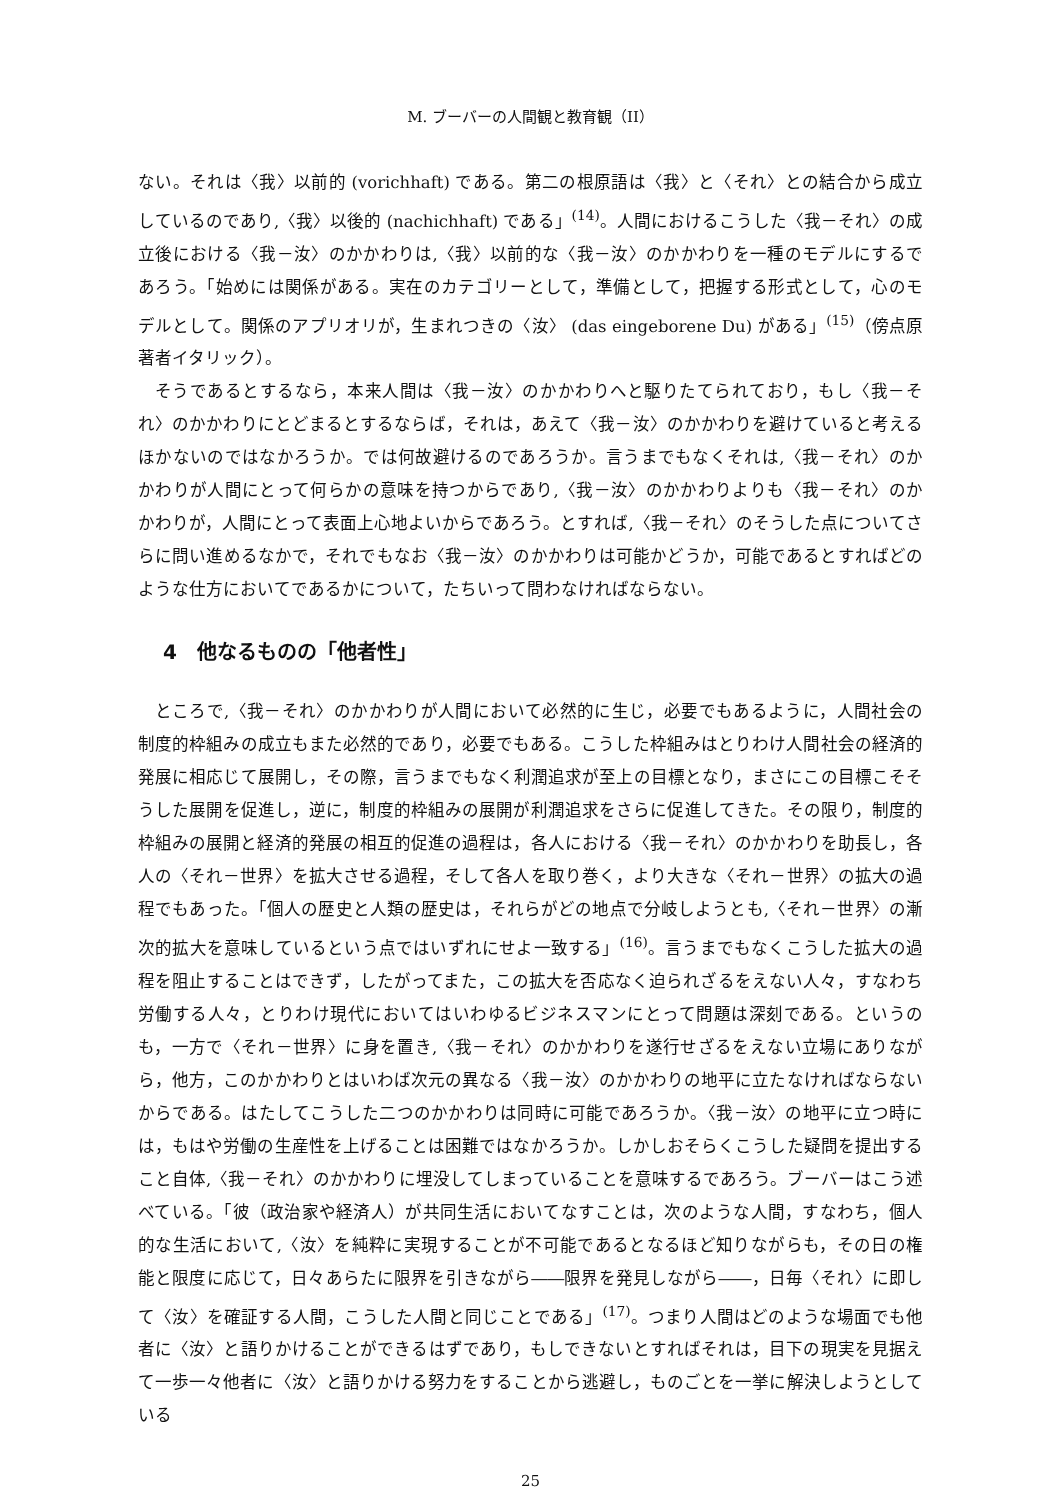M. ブーバーの人間観と教育観（II）
ない。それは〈我〉以前的 (vorichhaft) である。第二の根原語は〈我〉と〈それ〉との結合から成立しているのであり,〈我〉以後的 (nachichhaft) である」<sup>(14)</sup>。人間におけるこうした〈我－それ〉の成立後における〈我－汝〉のかかわりは,〈我〉以前的な〈我－汝〉のかかわりを一種のモデルにするであろう。「始めには関係がある。実在のカテゴリーとして，準備として，把握する形式として，心のモデルとして。関係のアプリオリが，生まれつきの〈汝〉 (das eingeborene Du) がある」<sup>(15)</sup>（傍点原著者イタリック）。
そうであるとするなら，本来人間は〈我－汝〉のかかわりへと駆りたてられており，もし〈我－それ〉のかかわりにとどまるとするならば，それは，あえて〈我－汝〉のかかわりを避けていると考えるほかないのではなかろうか。では何故避けるのであろうか。言うまでもなくそれは,〈我－それ〉のかかわりが人間にとって何らかの意味を持つからであり,〈我－汝〉のかかわりよりも〈我－それ〉のかかわりが，人間にとって表面上心地よいからであろう。とすれば,〈我－それ〉のそうした点についてさらに問い進めるなかで，それでもなお〈我－汝〉のかかわりは可能かどうか，可能であるとすればどのような仕方においてであるかについて，たちいって問わなければならない。
4　他なるものの「他者性」
ところで,〈我－それ〉のかかわりが人間において必然的に生じ，必要でもあるように，人間社会の制度的枠組みの成立もまた必然的であり，必要でもある。こうした枠組みはとりわけ人間社会の経済的発展に相応じて展開し，その際，言うまでもなく利潤追求が至上の目標となり，まさにこの目標こそそうした展開を促進し，逆に，制度的枠組みの展開が利潤追求をさらに促進してきた。その限り，制度的枠組みの展開と経済的発展の相互的促進の過程は，各人における〈我－それ〉のかかわりを助長し，各人の〈それ－世界〉を拡大させる過程，そして各人を取り巻く，より大きな〈それ－世界〉の拡大の過程でもあった。「個人の歴史と人類の歴史は，それらがどの地点で分岐しようとも,〈それ－世界〉の漸次的拡大を意味しているという点ではいずれにせよ一致する」<sup>(16)</sup>。言うまでもなくこうした拡大の過程を阻止することはできず，したがってまた，この拡大を否応なく迫られざるをえない人々，すなわち労働する人々，とりわけ現代においてはいわゆるビジネスマンにとって問題は深刻である。というのも，一方で〈それ－世界〉に身を置き,〈我－それ〉のかかわりを遂行せざるをえない立場にありながら，他方，このかかわりとはいわば次元の異なる〈我－汝〉のかかわりの地平に立たなければならないからである。はたしてこうした二つのかかわりは同時に可能であろうか。〈我－汝〉の地平に立つ時には，もはや労働の生産性を上げることは困難ではなかろうか。しかしおそらくこうした疑問を提出すること自体,〈我－それ〉のかかわりに埋没してしまっていることを意味するであろう。ブーバーはこう述べている。「彼（政治家や経済人）が共同生活においてなすことは，次のような人間，すなわち，個人的な生活において,〈汝〉を純粋に実現することが不可能であるとなるほど知りながらも，その日の権能と限度に応じて，日々あらたに限界を引きながら――限界を発見しながら――，日毎〈それ〉に即して〈汝〉を確証する人間，こうした人間と同じことである」<sup>(17)</sup>。つまり人間はどのような場面でも他者に〈汝〉と語りかけることができるはずであり，もしできないとすればそれは，目下の現実を見据えて一歩一々他者に〈汝〉と語りかける努力をすることから逃避し，ものごとを一挙に解決しようとしている
25